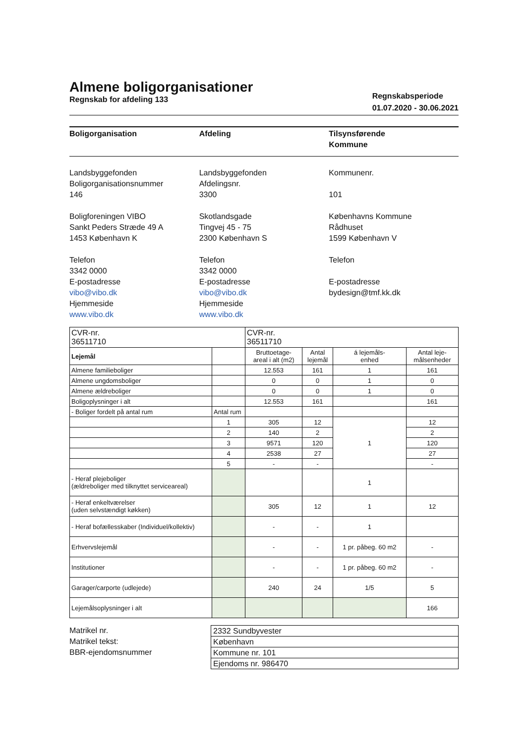Almene boligorganisationer
Regnskab for afdeling 133
Regnskabsperiode
01.07.2020 - 30.06.2021
Boligorganisation
Landsbyggefonden
Boligorganisationsnummer
146
Boligforeningen VIBO
Sankt Peders Stræde 49 A
1453 København K
Telefon
3342 0000
E-postadresse
vibo@vibo.dk
Hjemmeside
www.vibo.dk
Afdeling
Landsbyggefonden
Afdelingsnr.
3300
Skotlandsgade
Tingvej 45 - 75
2300 København S
Telefon
3342 0000
E-postadresse
vibo@vibo.dk
Hjemmeside
www.vibo.dk
Tilsynsførende
Kommune
Kommunenr.
101
Københavns Kommune
Rådhuset
1599 København V
Telefon
E-postadresse
bydesign@tmf.kk.dk
| CVR-nr. 36511710 | | CVR-nr. 36511710 | | | |
| Lejemål | | Bruttoetage- areal i alt (m2) | Antal lejemål | á lejemåls- enhed | Antal leje- målsenheder |
| Almene familieboliger | | 12.553 | 161 | 1 | 161 |
| Almene ungdomsboliger | | 0 | 0 | 1 | 0 |
| Almene ældreboliger | | 0 | 0 | 1 | 0 |
| Boligoplysninger i alt | | 12.553 | 161 | | 161 |
| - Boliger fordelt på antal rum | Antal rum | | | | |
| | 1 | 305 | 12 | 1 | 12 |
| | 2 | 140 | 2 | | 2 |
| | 3 | 9571 | 120 | | 120 |
| | 4 | 2538 | 27 | | 27 |
| | 5 | - | - | | - |
| - Heraf plejeboliger (ældreboliger med tilknyttet serviceareal) | | | | 1 | |
| - Heraf enkeltværelser (uden selvstændigt køkken) | | 305 | 12 | 1 | 12 |
| - Heraf bofællesskaber (Individuel/kollektiv) | | - | - | 1 | |
| Erhvervslejemål | | - | - | 1 pr. påbeg. 60 m2 | - |
| Institutioner | | - | - | 1 pr. påbeg. 60 m2 | - |
| Garager/carporte (udlejede) | | 240 | 24 | 1/5 | 5 |
| Lejemålsoplysninger i alt | | | | | 166 |
Matrikel nr.
Matrikel tekst:
BBR-ejendomsnummer
2332 Sundbyvester
København
Kommune nr. 101
Ejendoms nr. 986470